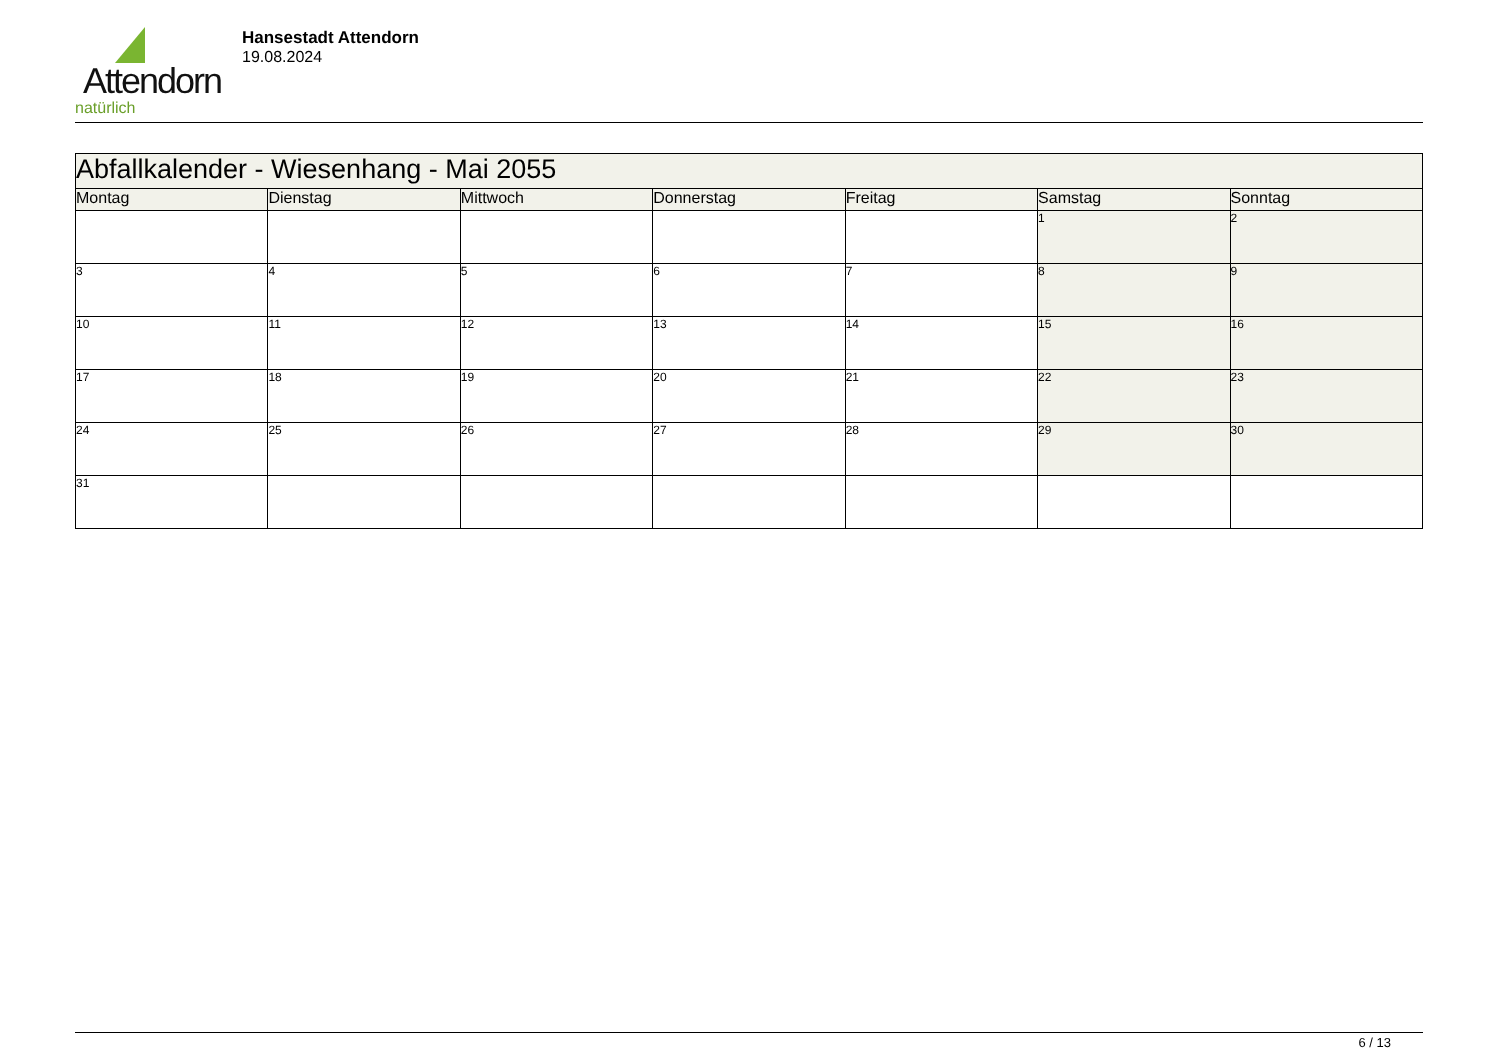Attendorn
natürlich
Hansestadt Attendorn
19.08.2024
| Abfallkalender - Wiesenhang - Mai 2055 | | | | | | |
| --- | --- | --- | --- | --- | --- | --- |
| Montag | Dienstag | Mittwoch | Donnerstag | Freitag | Samstag | Sonntag |
| | | | | | 1 | 2 |
| 3 | 4 | 5 | 6 | 7 | 8 | 9 |
| 10 | 11 | 12 | 13 | 14 | 15 | 16 |
| 17 | 18 | 19 | 20 | 21 | 22 | 23 |
| 24 | 25 | 26 | 27 | 28 | 29 | 30 |
| 31 | | | | | | |
6 / 13